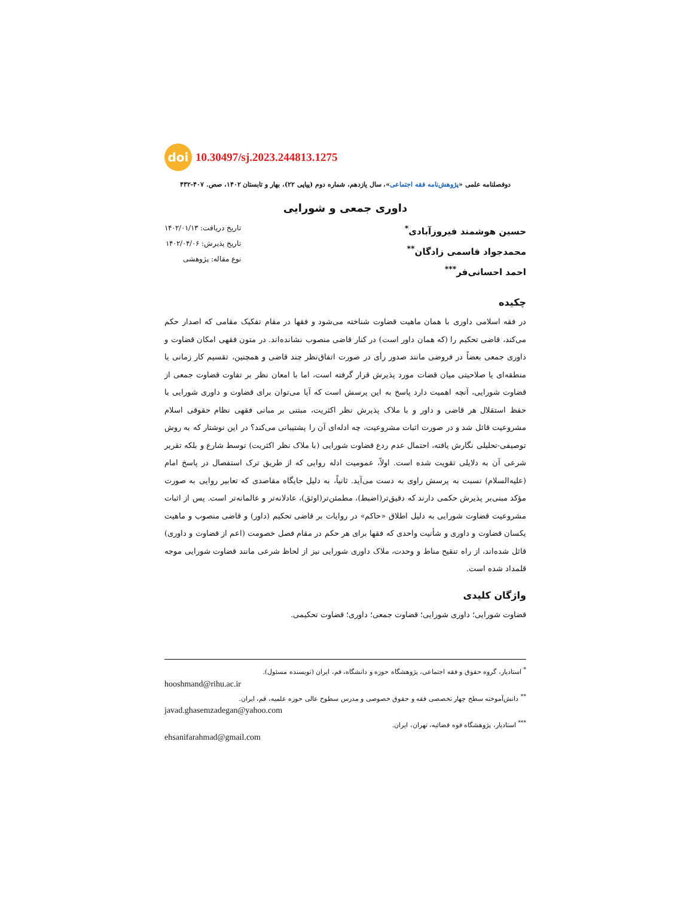doi 10.30497/sj.2023.244813.1275
دوفصلنامه علمی «پژوهش‌نامه فقه اجتماعی»، سال یازدهم، شماره دوم (پیاپی ۲۲)، بهار و تابستان ۱۴۰۲، صص. ۴۰۷-۴۳۲
داوری جمعی و شورایی
حسین هوشمند فیروزآبادی<sup>*</sup>
محمدجواد قاسمی زادگان<sup>**</sup>
احمد احسانی‌فر<sup>***</sup>
تاریخ دریافت: ۱۴۰۲/۰۱/۱۳
تاریخ پذیرش: ۱۴۰۲/۰۴/۰۶
نوع مقاله: پژوهشی
چکیده
در فقه اسلامی داوری با همان ماهیت قضاوت شناخته می‌شود و فقها در مقام تفکیک مقامی که اصدار حکم می‌کند، قاضی تحکیم را (که همان داور است) در کنار قاضی منصوب نشانده‌اند. در متون فقهی امکان قضاوت و داوری جمعی بعضاً در فروضی مانند صدور رأی در صورت اتفاق‌نظر چند قاضی و همچنین، تقسیم کار زمانی یا منطقه‌ای یا صلاحیتی میان قضات مورد پذیرش قرار گرفته است، اما با امعان نظر بر تفاوت قضاوت جمعی از قضاوت شورایی، آنچه اهمیت دارد پاسخ به این پرسش است که آیا می‌توان برای قضاوت و داوری شورایی با حفظ استقلال هر قاضی و داور و با ملاک پذیرش نظر اکثریت، مبتنی بر مبانی فقهی نظام حقوقی اسلام مشروعیت قائل شد و در صورت اثبات مشروعیت، چه ادله‌ای آن را پشتیبانی می‌کند؟ در این نوشتار که به روش توصیفی-تحلیلی نگارش یافته، احتمال عدم ردع قضاوت شورایی (با ملاک نظر اکثریت) توسط شارع و بلکه تقریر شرعی آن به دلایلی تقویت شده است. اولاً، عمومیت ادله روایی که از طریق ترک استفصال در پاسخ امام (علیه‌السلام) نسبت به پرسش راوی به دست می‌آید. ثانیاً، به دلیل جایگاه مقاصدی که تعابیر روایی به صورت مؤکد مبنی‌بر پذیرش حکمی دارند که دقیق‌تر(اضبط)، مطمئن‌تر(اوثق)، عادلانه‌تر و عالمانه‌تر است. پس از اثبات مشروعیت قضاوت شورایی به دلیل اطلاق «حاکم» در روایات بر قاضی تحکیم (داور) و قاضی منصوب و ماهیت یکسان قضاوت و داوری و شأنیت واحدی که فقها برای هر حکم در مقام فصل خصومت (اعم از قضاوت و داوری) قائل شده‌اند، از راه تنقیح مناط و وحدت، ملاک داوری شورایی نیز از لحاظ شرعی مانند قضاوت شورایی موجه قلمداد شده است.
واژگان کلیدی
قضاوت شورایی؛ داوری شورایی؛ قضاوت جمعی؛ داوری؛ قضاوت تحکیمی.
<sup>*</sup> استادیار، گروه حقوق و فقه اجتماعی، پژوهشگاه حوزه و دانشگاه، قم، ایران (نویسنده مسئول).
hooshmand@rihu.ac.ir
<sup>**</sup> دانش‌آموخته سطح چهار تخصصی فقه و حقوق خصوصی و مدرس سطوح عالی حوزه علمیه، قم، ایران.
javad.ghasemzadegan@yahoo.com
<sup>***</sup> استادیار، پژوهشگاه قوه قضائیه، تهران، ایران.
ehsanifarahmad@gmail.com